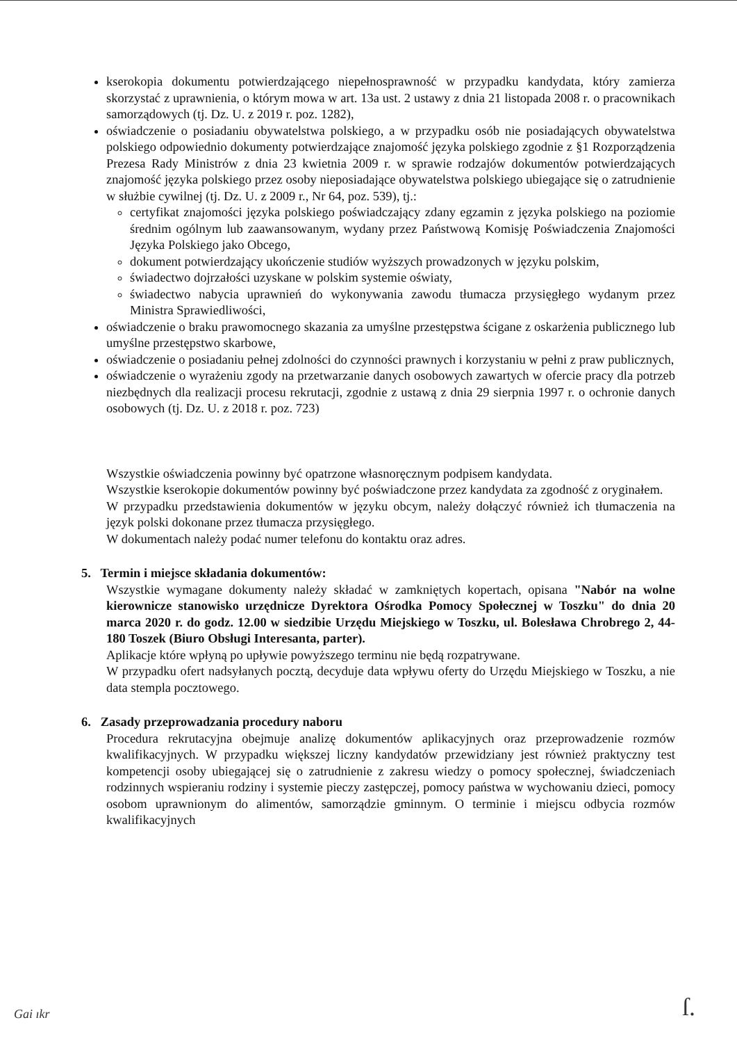kserokopia dokumentu potwierdzającego niepełnosprawność w przypadku kandydata, który zamierza skorzystać z uprawnienia, o którym mowa w art. 13a ust. 2 ustawy z dnia 21 listopada 2008 r. o pracownikach samorządowych (tj. Dz. U. z 2019 r. poz. 1282),
oświadczenie o posiadaniu obywatelstwa polskiego, a w przypadku osób nie posiadających obywatelstwa polskiego odpowiednio dokumenty potwierdzające znajomość języka polskiego zgodnie z §1 Rozporządzenia Prezesa Rady Ministrów z dnia 23 kwietnia 2009 r. w sprawie rodzajów dokumentów potwierdzających znajomość języka polskiego przez osoby nieposiadające obywatelstwa polskiego ubiegające się o zatrudnienie w służbie cywilnej (tj. Dz. U. z 2009 r., Nr 64, poz. 539), tj.:
certyfikat znajomości języka polskiego poświadczający zdany egzamin z języka polskiego na poziomie średnim ogólnym lub zaawansowanym, wydany przez Państwową Komisję Poświadczenia Znajomości Języka Polskiego jako Obcego,
dokument potwierdzający ukończenie studiów wyższych prowadzonych w języku polskim,
świadectwo dojrzałości uzyskane w polskim systemie oświaty,
świadectwo nabycia uprawnień do wykonywania zawodu tłumacza przysięgłego wydanym przez Ministra Sprawiedliwości,
oświadczenie o braku prawomocnego skazania za umyślne przestępstwa ścigane z oskarżenia publicznego lub umyślne przestępstwo skarbowe,
oświadczenie o posiadaniu pełnej zdolności do czynności prawnych i korzystaniu w pełni z praw publicznych,
oświadczenie o wyrażeniu zgody na przetwarzanie danych osobowych zawartych w ofercie pracy dla potrzeb niezbędnych dla realizacji procesu rekrutacji, zgodnie z ustawą z dnia 29 sierpnia 1997 r. o ochronie danych osobowych (tj. Dz. U. z 2018 r. poz. 723)
Wszystkie oświadczenia powinny być opatrzone własnoręcznym podpisem kandydata.
Wszystkie kserokopie dokumentów powinny być poświadczone przez kandydata za zgodność z oryginałem.
W przypadku przedstawienia dokumentów w języku obcym, należy dołączyć również ich tłumaczenia na język polski dokonane przez tłumacza przysięgłego.
W dokumentach należy podać numer telefonu do kontaktu oraz adres.
5. Termin i miejsce składania dokumentów:
Wszystkie wymagane dokumenty należy składać w zamkniętych kopertach, opisana "Nabór na wolne kierownicze stanowisko urzędnicze Dyrektora Ośrodka Pomocy Społecznej w Toszku" do dnia 20 marca 2020 r. do godz. 12.00 w siedzibie Urzędu Miejskiego w Toszku, ul. Bolesława Chrobrego 2, 44-180 Toszek (Biuro Obsługi Interesanta, parter).
Aplikacje które wpłyną po upływie powyższego terminu nie będą rozpatrywane.
W przypadku ofert nadsyłanych pocztą, decyduje data wpływu oferty do Urzędu Miejskiego w Toszku, a nie data stempla pocztowego.
6. Zasady przeprowadzania procedury naboru
Procedura rekrutacyjna obejmuje analizę dokumentów aplikacyjnych oraz przeprowadzenie rozmów kwalifikacyjnych. W przypadku większej liczny kandydatów przewidziany jest również praktyczny test kompetencji osoby ubiegającej się o zatrudnienie z zakresu wiedzy o pomocy społecznej, świadczeniach rodzinnych wspieraniu rodziny i systemie pieczy zastępczej, pomocy państwa w wychowaniu dzieci, pomocy osobom uprawnionym do alimentów, samorządzie gminnym. O terminie i miejscu odbycia rozmów kwalifikacyjnych
Gai ıkr ſ.